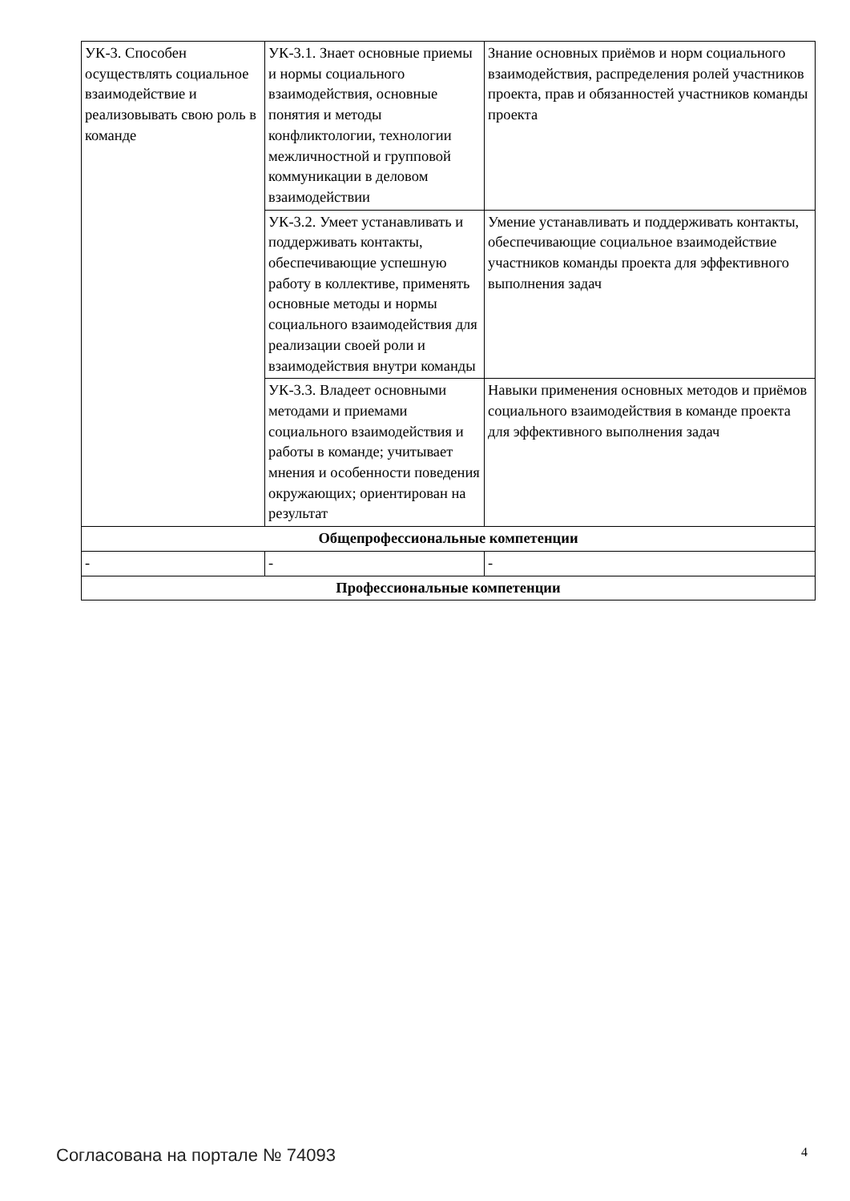| УК-3. Способен осуществлять социальное взаимодействие и реализовывать свою роль в команде | УК-3.1. Знает основные приемы и нормы социального взаимодействия, основные понятия и методы конфликтологии, технологии межличностной и групповой коммуникации в деловом взаимодействии | Знание основных приёмов и норм социального взаимодействия, распределения ролей участников проекта, прав и обязанностей участников команды проекта |
| | УК-3.2. Умеет устанавливать и поддерживать контакты, обеспечивающие успешную работу в коллективе, применять основные методы и нормы социального взаимодействия для реализации своей роли и взаимодействия внутри команды | Умение устанавливать и поддерживать контакты, обеспечивающие социальное взаимодействие участников команды проекта для эффективного выполнения задач |
| | УК-3.3. Владеет основными методами и приемами социального взаимодействия и работы в команде; учитывает мнения и особенности поведения окружающих; ориентирован на результат | Навыки применения основных методов и приёмов социального взаимодействия в команде проекта для эффективного выполнения задач |
| Общепрофессиональные компетенции | | |
| - | - | - |
| Профессиональные компетенции | | |
Согласована на портале № 74093 4